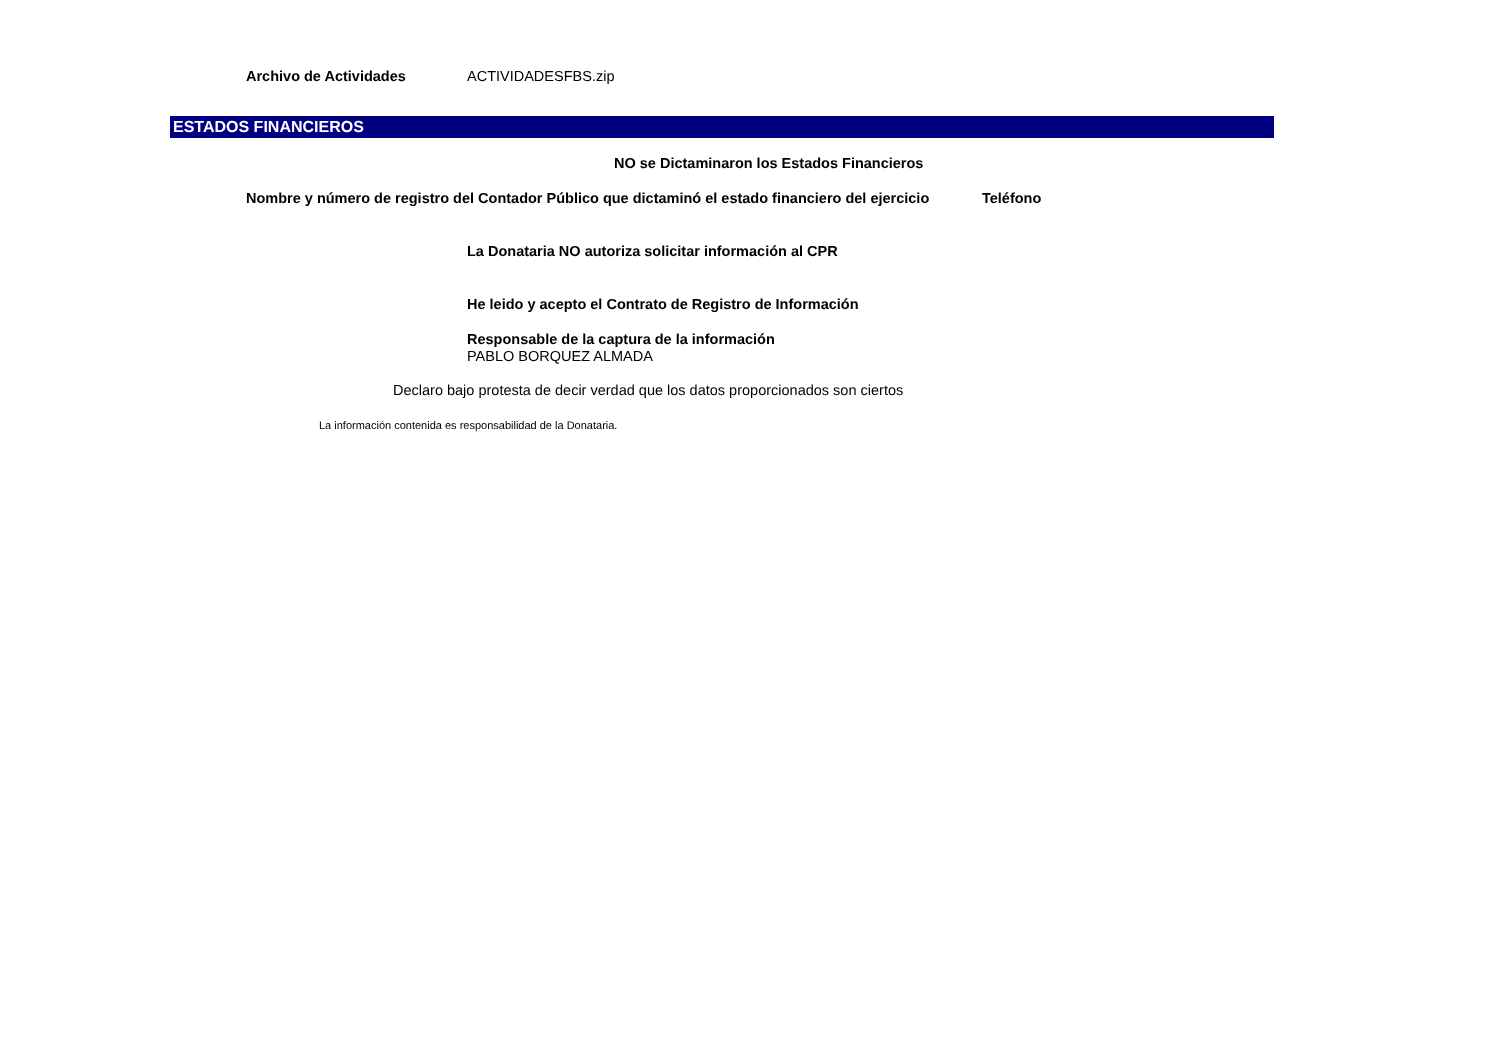Archivo de Actividades ACTIVIDADESFBS.zip
ESTADOS FINANCIEROS
NO se Dictaminaron los Estados Financieros
Nombre y número de registro del Contador Público que dictaminó el estado financiero del ejercicio Teléfono
La Donataria NO autoriza solicitar información al CPR
He leido y acepto el Contrato de Registro de Información
Responsable de la captura de la información
PABLO BORQUEZ ALMADA
Declaro bajo protesta de decir verdad que los datos proporcionados son ciertos
La información contenida es responsabilidad de la Donataria.